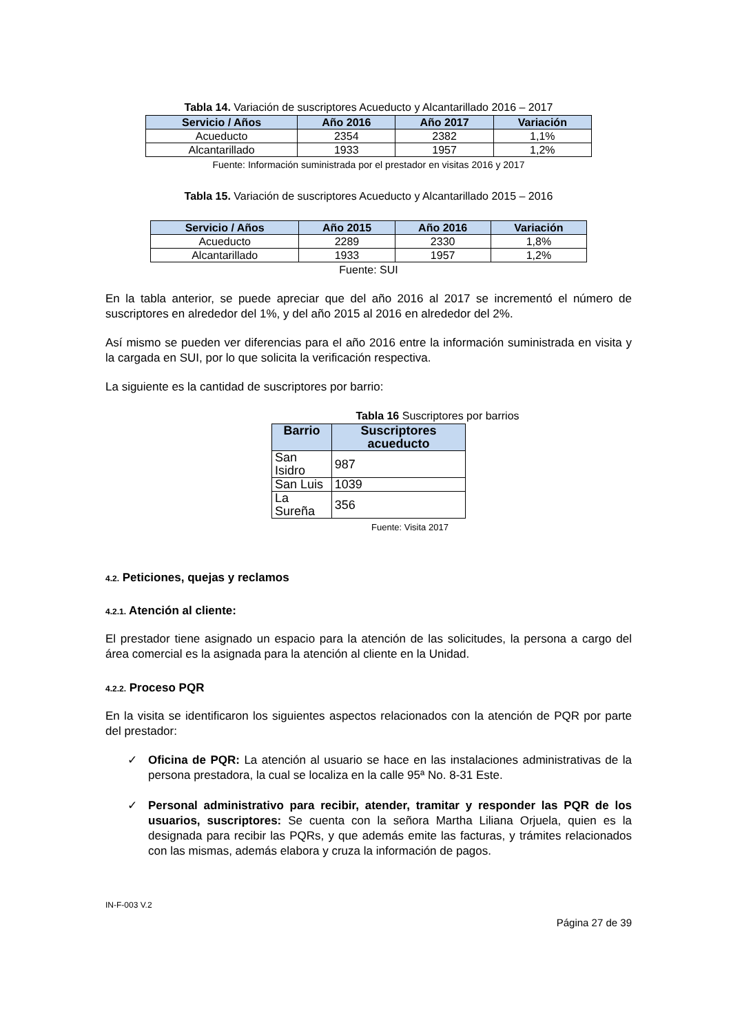Tabla 14. Variación de suscriptores Acueducto y Alcantarillado 2016 – 2017
| Servicio / Años | Año 2016 | Año 2017 | Variación |
| --- | --- | --- | --- |
| Acueducto | 2354 | 2382 | 1,1% |
| Alcantarillado | 1933 | 1957 | 1,2% |
Fuente: Información suministrada por el prestador en visitas 2016 y 2017
Tabla 15. Variación de suscriptores Acueducto y Alcantarillado 2015 – 2016
| Servicio / Años | Año 2015 | Año 2016 | Variación |
| --- | --- | --- | --- |
| Acueducto | 2289 | 2330 | 1,8% |
| Alcantarillado | 1933 | 1957 | 1,2% |
Fuente: SUI
En la tabla anterior, se puede apreciar que del año 2016 al 2017 se incrementó el número de suscriptores en alrededor del 1%, y del año 2015 al 2016 en alrededor del 2%.
Así mismo se pueden ver diferencias para el año 2016 entre la información suministrada en visita y la cargada en SUI, por lo que solicita la verificación respectiva.
La siguiente es la cantidad de suscriptores por barrio:
Tabla 16 Suscriptores por barrios
| Barrio | Suscriptores acueducto |
| --- | --- |
| San Isidro | 987 |
| San Luis | 1039 |
| La Sureña | 356 |
Fuente: Visita 2017
4.2. Peticiones, quejas y reclamos
4.2.1. Atención al cliente:
El prestador tiene asignado un espacio para la atención de las solicitudes, la persona a cargo del área comercial es la asignada para la atención al cliente en la Unidad.
4.2.2. Proceso PQR
En la visita se identificaron los siguientes aspectos relacionados con la atención de PQR por parte del prestador:
✓ Oficina de PQR: La atención al usuario se hace en las instalaciones administrativas de la persona prestadora, la cual se localiza en la calle 95ª No. 8-31 Este.
✓ Personal administrativo para recibir, atender, tramitar y responder las PQR de los usuarios, suscriptores: Se cuenta con la señora Martha Liliana Orjuela, quien es la designada para recibir las PQRs, y que además emite las facturas, y trámites relacionados con las mismas, además elabora y cruza la información de pagos.
IN-F-003 V.2
Página 27 de 39